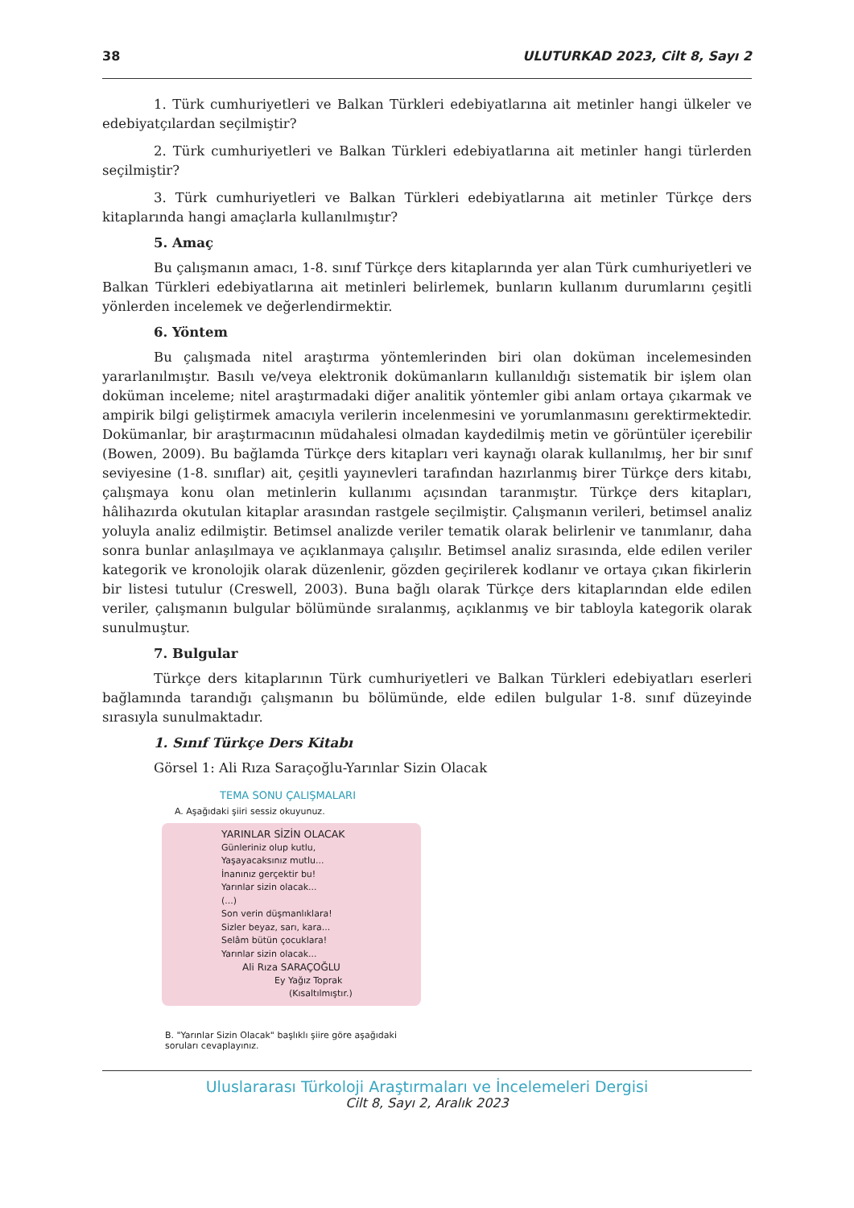38 ULUTURKAD 2023, Cilt 8, Sayı 2
1. Türk cumhuriyetleri ve Balkan Türkleri edebiyatlarına ait metinler hangi ülkeler ve edebiyatçılardan seçilmiştir?
2. Türk cumhuriyetleri ve Balkan Türkleri edebiyatlarına ait metinler hangi türlerden seçilmiştir?
3. Türk cumhuriyetleri ve Balkan Türkleri edebiyatlarına ait metinler Türkçe ders kitaplarında hangi amaçlarla kullanılmıştır?
5. Amaç
Bu çalışmanın amacı, 1-8. sınıf Türkçe ders kitaplarında yer alan Türk cumhuriyetleri ve Balkan Türkleri edebiyatlarına ait metinleri belirlemek, bunların kullanım durumlarını çeşitli yönlerden incelemek ve değerlendirmektir.
6. Yöntem
Bu çalışmada nitel araştırma yöntemlerinden biri olan doküman incelemesinden yararlanılmıştır. Basılı ve/veya elektronik dokümanların kullanıldığı sistematik bir işlem olan doküman inceleme; nitel araştırmadaki diğer analitik yöntemler gibi anlam ortaya çıkarmak ve ampirik bilgi geliştirmek amacıyla verilerin incelenmesini ve yorumlanmasını gerektirmektedir. Dokümanlar, bir araştırmacının müdahalesi olmadan kaydedilmiş metin ve görüntüler içerebilir (Bowen, 2009). Bu bağlamda Türkçe ders kitapları veri kaynağı olarak kullanılmış, her bir sınıf seviyesine (1-8. sınıflar) ait, çeşitli yayınevleri tarafından hazırlanmış birer Türkçe ders kitabı, çalışmaya konu olan metinlerin kullanımı açısından taranmıştır. Türkçe ders kitapları, hâlihazırda okutulan kitaplar arasından rastgele seçilmiştir. Çalışmanın verileri, betimsel analiz yoluyla analiz edilmiştir. Betimsel analizde veriler tematik olarak belirlenir ve tanımlanır, daha sonra bunlar anlaşılmaya ve açıklanmaya çalışılır. Betimsel analiz sırasında, elde edilen veriler kategorik ve kronolojik olarak düzenlenir, gözden geçirilerek kodlanır ve ortaya çıkan fikirlerin bir listesi tutulur (Creswell, 2003). Buna bağlı olarak Türkçe ders kitaplarından elde edilen veriler, çalışmanın bulgular bölümünde sıralanmış, açıklanmış ve bir tabloyla kategorik olarak sunulmuştur.
7. Bulgular
Türkçe ders kitaplarının Türk cumhuriyetleri ve Balkan Türkleri edebiyatları eserleri bağlamında tarandığı çalışmanın bu bölümünde, elde edilen bulgular 1-8. sınıf düzeyinde sırasıyla sunulmaktadır.
1. Sınıf Türkçe Ders Kitabı
Görsel 1: Ali Rıza Saraçoğlu-Yarınlar Sizin Olacak
TEMA SONU ÇALIŞMALARI
A. Aşağıdaki şiiri sessiz okuyunuz.
YARINLAR SİZİN OLACAK
Günleriniz olup kutlu,
Yaşayacaksınız mutlu...
İnanınız gerçektir bu!
Yarınlar sizin olacak...
(...)
Son verin düşmanlıklara!
Sizler beyaz, sarı, kara...
Selâm bütün çocuklara!
Yarınlar sizin olacak...
Ali Rıza SARAÇOĞLU
Ey Yağız Toprak
(Kısaltılmıştır.)
B. "Yarınlar Sizin Olacak" başlıklı şiire göre aşağıdaki soruları cevaplayınız.
Uluslararası Türkoloji Araştırmaları ve İncelemeleri Dergisi
Cilt 8, Sayı 2, Aralık 2023